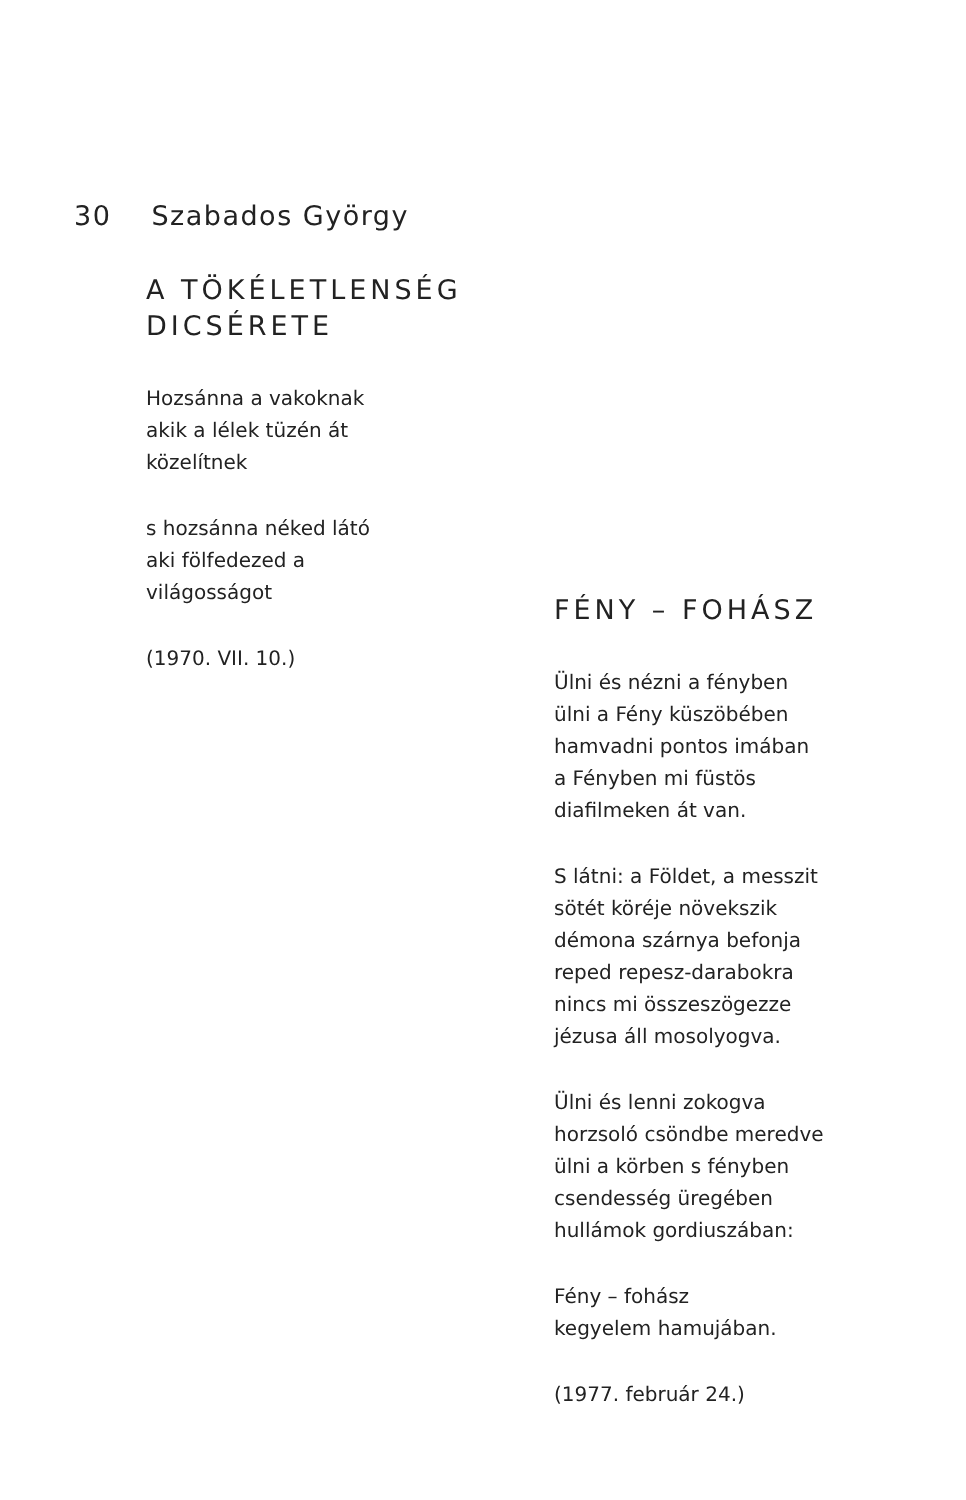30 Szabados György
A TÖKÉLETLENSÉG
DICSÉRETE
Hozsánna a vakoknak
akik a lélek tüzén át
közelítnek
s hozsánna néked látó
aki fölfedezed a
világosságot
(1970. VII. 10.)
FÉNY – FOHÁSZ
Ülni és nézni a fényben
ülni a Fény küszöbében
hamvadni pontos imában
a Fényben mi füstös
diafilmeken át van.
S látni: a Földet, a messzit
sötét köréje növekszik
démona szárnya befonja
reped repesz-darabokra
nincs mi összeszögezze
jézusa áll mosolyogva.
Ülni és lenni zokogva
horzsoló csöndbe meredve
ülni a körben s fényben
csendesség üregében
hullámok gordiuszában:
Fény – fohász
kegyelem hamujában.
(1977. február 24.)